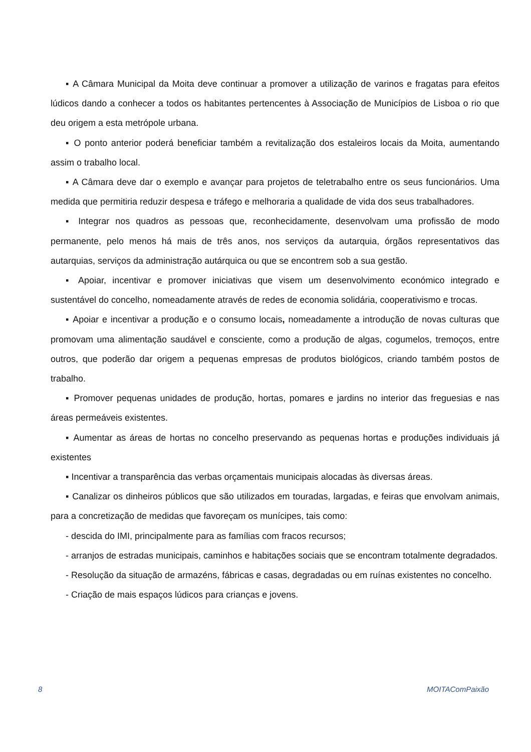▪ A Câmara Municipal da Moita deve continuar a promover a utilização de varinos e fragatas para efeitos lúdicos dando a conhecer a todos os habitantes pertencentes à Associação de Municípios de Lisboa o rio que deu origem a esta metrópole urbana.
▪ O ponto anterior poderá beneficiar também a revitalização dos estaleiros locais da Moita, aumentando assim o trabalho local.
▪ A Câmara deve dar o exemplo e avançar para projetos de teletrabalho entre os seus funcionários. Uma medida que permitiria reduzir despesa e tráfego e melhoraria a qualidade de vida dos seus trabalhadores.
▪ Integrar nos quadros as pessoas que, reconhecidamente, desenvolvam uma profissão de modo permanente, pelo menos há mais de três anos, nos serviços da autarquia, órgãos representativos das autarquias, serviços da administração autárquica ou que se encontrem sob a sua gestão.
▪ Apoiar, incentivar e promover iniciativas que visem um desenvolvimento económico integrado e sustentável do concelho, nomeadamente através de redes de economia solidária, cooperativismo e trocas.
▪ Apoiar e incentivar a produção e o consumo locais, nomeadamente a introdução de novas culturas que promovam uma alimentação saudável e consciente, como a produção de algas, cogumelos, tremoços, entre outros, que poderão dar origem a pequenas empresas de produtos biológicos, criando também postos de trabalho.
▪ Promover pequenas unidades de produção, hortas, pomares e jardins no interior das freguesias e nas áreas permeáveis existentes.
▪ Aumentar as áreas de hortas no concelho preservando as pequenas hortas e produções individuais já existentes
▪ Incentivar a transparência das verbas orçamentais municipais alocadas às diversas áreas.
▪ Canalizar os dinheiros públicos que são utilizados em touradas, largadas, e feiras que envolvam animais, para a concretização de medidas que favoreçam os munícipes, tais como:
- descida do IMI, principalmente para as famílias com fracos recursos;
- arranjos de estradas municipais, caminhos e habitações sociais que se encontram totalmente degradados.
- Resolução da situação de armazéns, fábricas e casas, degradadas ou em ruínas existentes no concelho.
- Criação de mais espaços lúdicos para crianças e jovens.
8 MOITAComPaixão